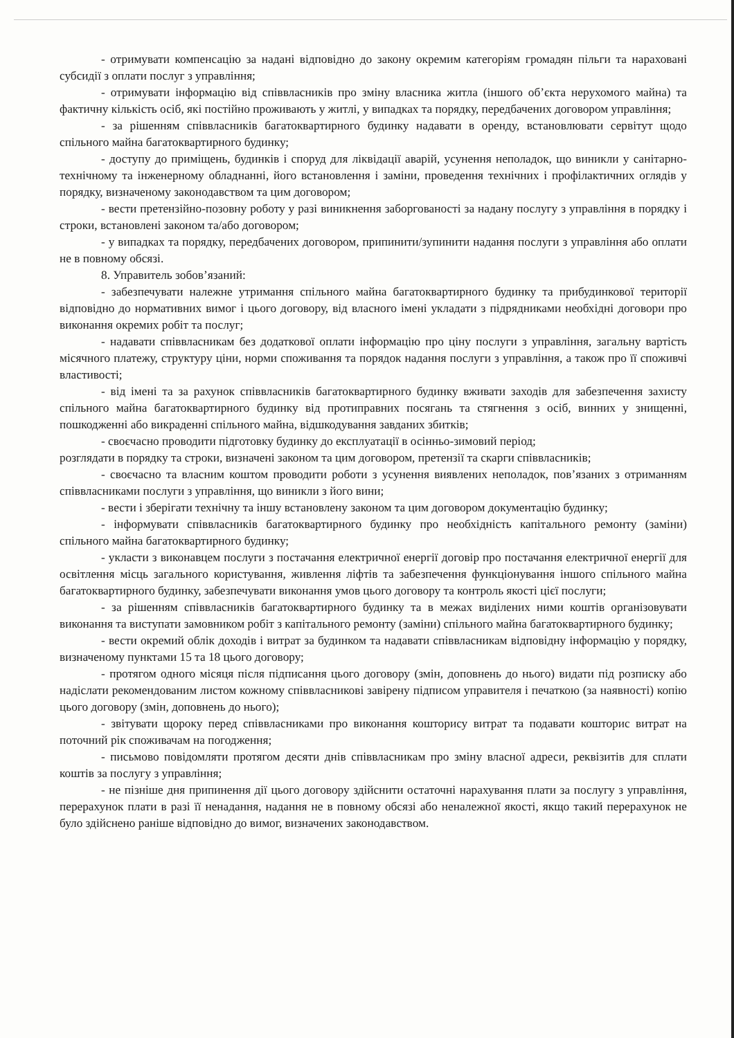- отримувати компенсацію за надані відповідно до закону окремим категоріям громадян пільги та нараховані субсидії з оплати послуг з управління;
- отримувати інформацію від співвласників про зміну власника житла (іншого об’єкта нерухомого майна) та фактичну кількість осіб, які постійно проживають у житлі, у випадках та порядку, передбачених договором управління;
- за рішенням співвласників багатоквартирного будинку надавати в оренду, встановлювати сервітут щодо спільного майна багатоквартирного будинку;
- доступу до приміщень, будинків і споруд для ліквідації аварій, усунення неполадок, що виникли у санітарно-технічному та інженерному обладнанні, його встановлення і заміни, проведення технічних і профілактичних оглядів у порядку, визначеному законодавством та цим договором;
- вести претензійно-позовну роботу у разі виникнення заборгованості за надану послугу з управління в порядку і строки, встановлені законом та/або договором;
- у випадках та порядку, передбачених договором, припинити/зупинити надання послуги з управління або оплати не в повному обсязі.
8. Управитель зобов’язаний:
- забезпечувати належне утримання спільного майна багатоквартирного будинку та прибудинкової території відповідно до нормативних вимог і цього договору, від власного імені укладати з підрядниками необхідні договори про виконання окремих робіт та послуг;
- надавати співвласникам без додаткової оплати інформацію про ціну послуги з управління, загальну вартість місячного платежу, структуру ціни, норми споживання та порядок надання послуги з управління, а також про її споживчі властивості;
- від імені та за рахунок співвласників багатоквартирного будинку вживати заходів для забезпечення захисту спільного майна багатоквартирного будинку від протиправних посягань та стягнення з осіб, винних у знищенні, пошкодженні або викраденні спільного майна, відшкодування завданих збитків;
- своєчасно проводити підготовку будинку до експлуатації в осінньо-зимовий період;
розглядати в порядку та строки, визначені законом та цим договором, претензії та скарги співвласників;
- своєчасно та власним коштом проводити роботи з усунення виявлених неполадок, пов’язаних з отриманням співвласниками послуги з управління, що виникли з його вини;
- вести і зберігати технічну та іншу встановлену законом та цим договором документацію будинку;
- інформувати співвласників багатоквартирного будинку про необхідність капітального ремонту (заміни) спільного майна багатоквартирного будинку;
- укласти з виконавцем послуги з постачання електричної енергії договір про постачання електричної енергії для освітлення місць загального користування, живлення ліфтів та забезпечення функціонування іншого спільного майна багатоквартирного будинку, забезпечувати виконання умов цього договору та контроль якості цієї послуги;
- за рішенням співвласників багатоквартирного будинку та в межах виділених ними коштів організовувати виконання та виступати замовником робіт з капітального ремонту (заміни) спільного майна багатоквартирного будинку;
- вести окремий облік доходів і витрат за будинком та надавати співвласникам відповідну інформацію у порядку, визначеному пунктами 15 та 18 цього договору;
- протягом одного місяця після підписання цього договору (змін, доповнень до нього) видати під розписку або надіслати рекомендованим листом кожному співвласникові завірену підписом управителя і печаткою (за наявності) копію цього договору (змін, доповнень до нього);
- звітувати щороку перед співвласниками про виконання кошторису витрат та подавати кошторис витрат на поточний рік споживачам на погодження;
- письмово повідомляти протягом десяти днів співвласникам про зміну власної адреси, реквізитів для сплати коштів за послугу з управління;
- не пізніше дня припинення дії цього договору здійснити остаточні нарахування плати за послугу з управління, перерахунок плати в разі її ненадання, надання не в повному обсязі або неналежної якості, якщо такий перерахунок не було здійснено раніше відповідно до вимог, визначених законодавством.